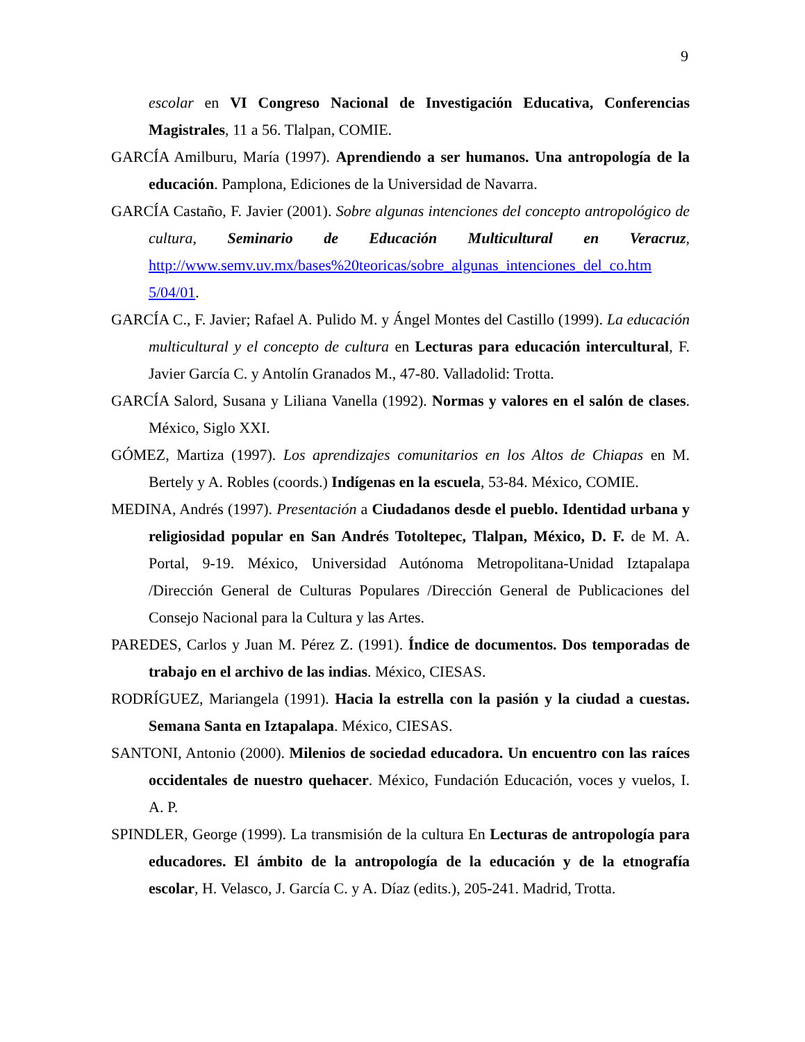9
escolar en VI Congreso Nacional de Investigación Educativa, Conferencias Magistrales, 11 a 56. Tlalpan, COMIE.
GARCÍA Amilburu, María (1997). Aprendiendo a ser humanos. Una antropología de la educación. Pamplona, Ediciones de la Universidad de Navarra.
GARCÍA Castaño, F. Javier (2001). Sobre algunas intenciones del concepto antropológico de cultura, Seminario de Educación Multicultural en Veracruz, http://www.semv.uv.mx/bases%20teoricas/sobre_algunas_intenciones_del_co.htm 5/04/01.
GARCÍA C., F. Javier; Rafael A. Pulido M. y Ángel Montes del Castillo (1999). La educación multicultural y el concepto de cultura en Lecturas para educación intercultural, F. Javier García C. y Antolín Granados M., 47-80. Valladolid: Trotta.
GARCÍA Salord, Susana y Liliana Vanella (1992). Normas y valores en el salón de clases. México, Siglo XXI.
GÓMEZ, Martiza (1997). Los aprendizajes comunitarios en los Altos de Chiapas en M. Bertely y A. Robles (coords.) Indígenas en la escuela, 53-84. México, COMIE.
MEDINA, Andrés (1997). Presentación a Ciudadanos desde el pueblo. Identidad urbana y religiosidad popular en San Andrés Totoltepec, Tlalpan, México, D. F. de M. A. Portal, 9-19. México, Universidad Autónoma Metropolitana-Unidad Iztapalapa /Dirección General de Culturas Populares /Dirección General de Publicaciones del Consejo Nacional para la Cultura y las Artes.
PAREDES, Carlos y Juan M. Pérez Z. (1991). Índice de documentos. Dos temporadas de trabajo en el archivo de las indias. México, CIESAS.
RODRÍGUEZ, Mariangela (1991). Hacia la estrella con la pasión y la ciudad a cuestas. Semana Santa en Iztapalapa. México, CIESAS.
SANTONI, Antonio (2000). Milenios de sociedad educadora. Un encuentro con las raíces occidentales de nuestro quehacer. México, Fundación Educación, voces y vuelos, I. A. P.
SPINDLER, George (1999). La transmisión de la cultura En Lecturas de antropología para educadores. El ámbito de la antropología de la educación y de la etnografía escolar, H. Velasco, J. García C. y A. Díaz (edits.), 205-241. Madrid, Trotta.